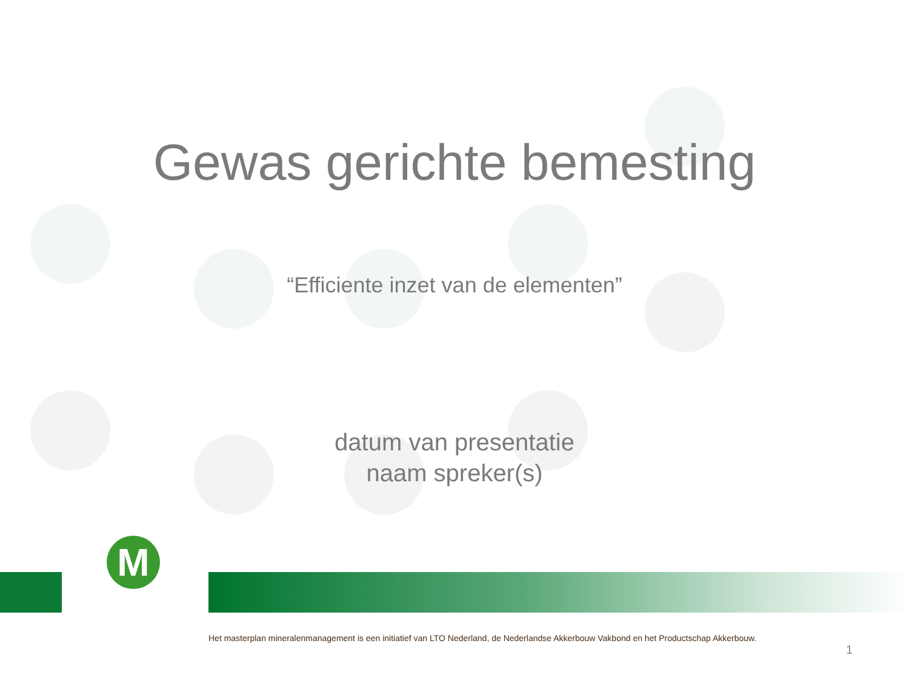Gewas gerichte bemesting
“Efficiente inzet van de elementen”
datum van presentatie
naam spreker(s)
M
Het masterplan mineralenmanagement is een initiatief van LTO Nederland, de Nederlandse Akkerbouw Vakbond en het Productschap Akkerbouw.
1